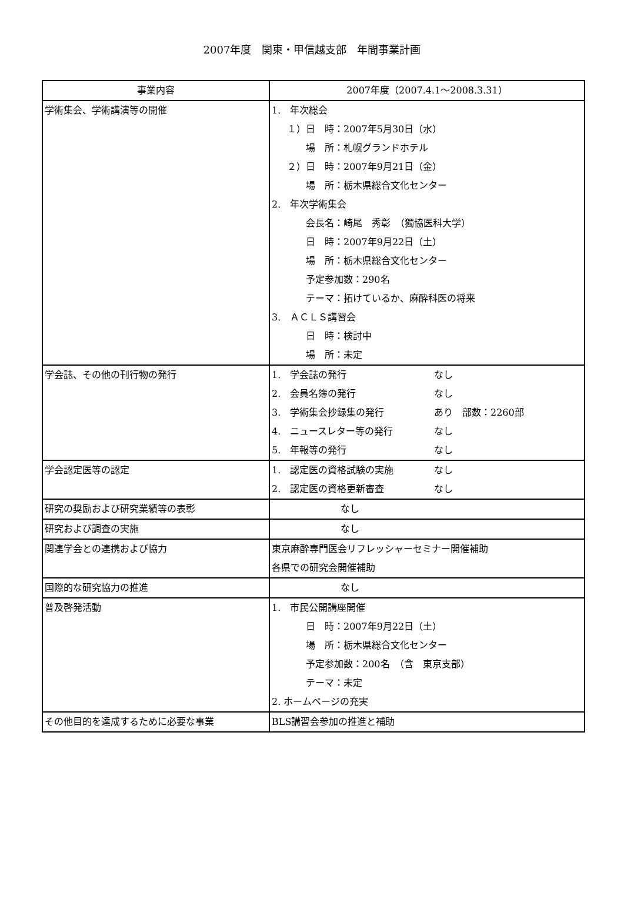2007年度　関東・甲信越支部　年間事業計画
| 事業内容 | 2007年度（2007.4.1～2008.3.31） |
| --- | --- |
| 学術集会、学術講演等の開催 | 1. 年次総会 １）日 時：2007年5月30日（水） 場 所：札幌グランドホテル ２）日 時：2007年9月21日（金） 場 所：栃木県総合文化センター 2. 年次学術集会 会長名：崎尾 秀彰 （獨協医科大学） 日 時：2007年9月22日（土） 場 所：栃木県総合文化センター 予定参加数：290名 テーマ：拓けているか、麻酔科医の将来 3. ＡＣＬＳ講習会 日 時：検討中 場 所：未定 |
| 学会誌、その他の刊行物の発行 | 1. 学会誌の発行 なし 2. 会員名簿の発行 なし 3. 学術集会抄録集の発行 あり 部数：2260部 4. ニュースレター等の発行 なし 5. 年報等の発行 なし |
| 学会認定医等の認定 | 1. 認定医の資格試験の実施 なし 2. 認定医の資格更新審査 なし |
| 研究の奨励および研究業績等の表彰 | なし |
| 研究および調査の実施 | なし |
| 関連学会との連携および協力 | 東京麻酔専門医会リフレッシャーセミナー開催補助 各県での研究会開催補助 |
| 国際的な研究協力の推進 | なし |
| 普及啓発活動 | 1. 市民公開講座開催 日 時：2007年9月22日（土） 場 所：栃木県総合文化センター 予定参加数：200名 （含 東京支部） テーマ：未定 2. ホームページの充実 |
| その他目的を達成するために必要な事業 | BLS講習会参加の推進と補助 |